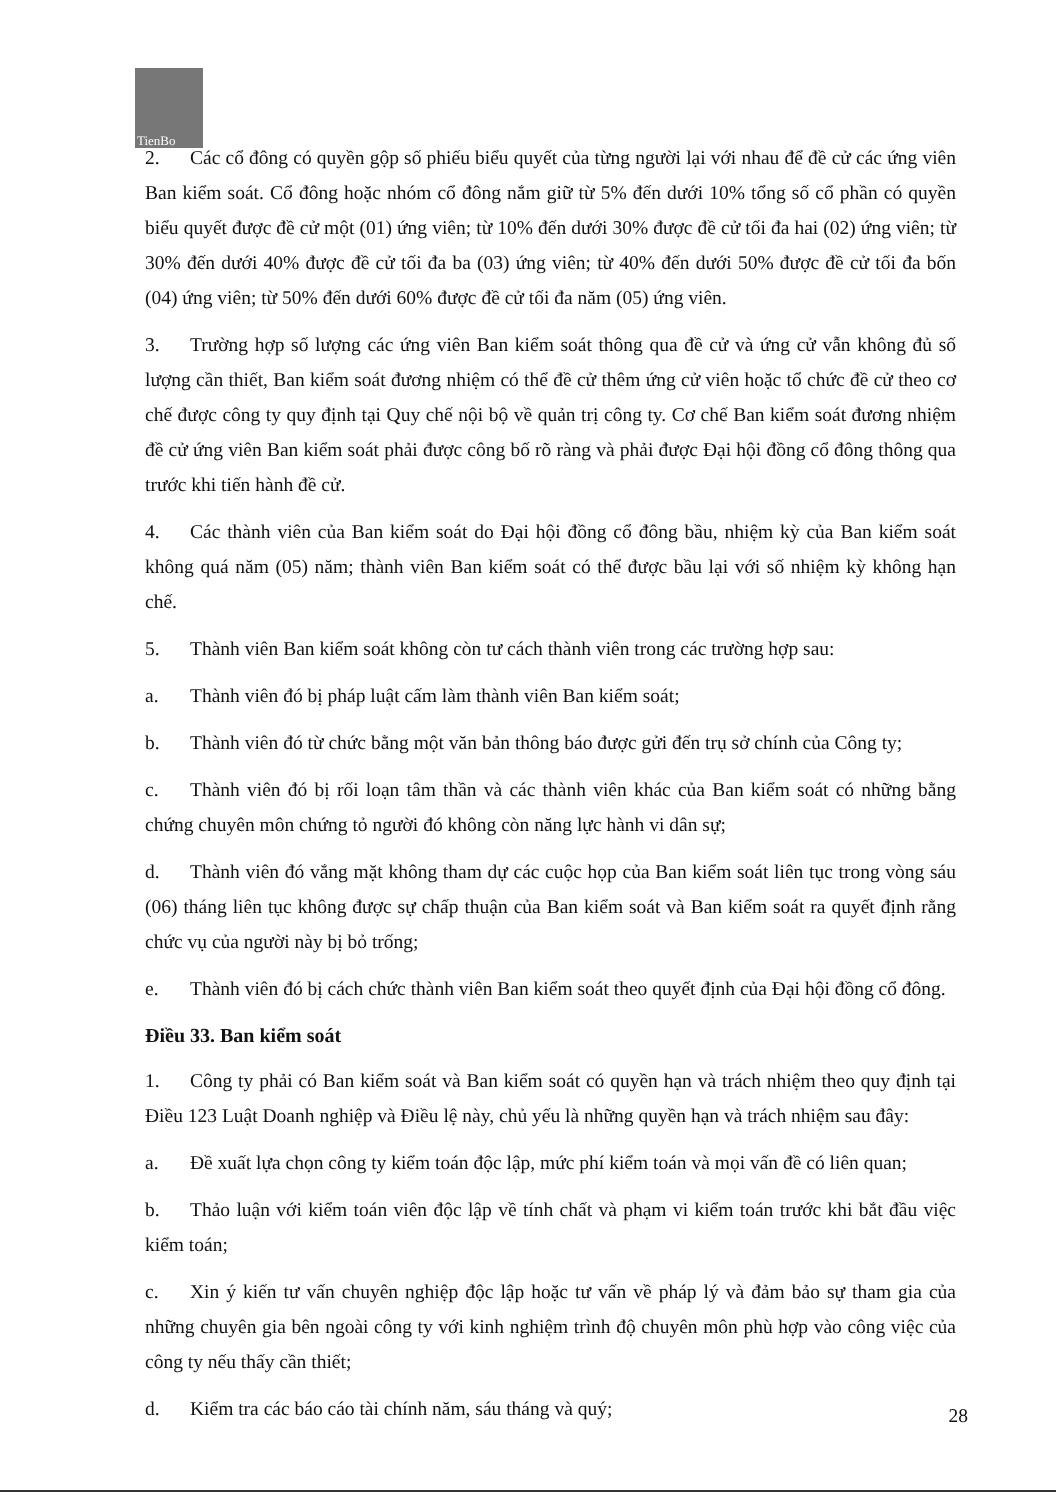TienBo
2. Các cổ đông có quyền gộp số phiếu biểu quyết của từng người lại với nhau để đề cử các ứng viên Ban kiểm soát. Cổ đông hoặc nhóm cổ đông nắm giữ từ 5% đến dưới 10% tổng số cổ phần có quyền biểu quyết được đề cử một (01) ứng viên; từ 10% đến dưới 30% được đề cử tối đa hai (02) ứng viên; từ 30% đến dưới 40% được đề cử tối đa ba (03) ứng viên; từ 40% đến dưới 50% được đề cử tối đa bốn (04) ứng viên; từ 50% đến dưới 60% được đề cử tối đa năm (05) ứng viên.
3. Trường hợp số lượng các ứng viên Ban kiểm soát thông qua đề cử và ứng cử vẫn không đủ số lượng cần thiết, Ban kiểm soát đương nhiệm có thể đề cử thêm ứng cử viên hoặc tổ chức đề cử theo cơ chế được công ty quy định tại Quy chế nội bộ về quản trị công ty. Cơ chế Ban kiểm soát đương nhiệm đề cử ứng viên Ban kiểm soát phải được công bố rõ ràng và phải được Đại hội đồng cổ đông thông qua trước khi tiến hành đề cử.
4. Các thành viên của Ban kiểm soát do Đại hội đồng cổ đông bầu, nhiệm kỳ của Ban kiểm soát không quá năm (05) năm; thành viên Ban kiểm soát có thể được bầu lại với số nhiệm kỳ không hạn chế.
5. Thành viên Ban kiểm soát không còn tư cách thành viên trong các trường hợp sau:
a. Thành viên đó bị pháp luật cấm làm thành viên Ban kiểm soát;
b. Thành viên đó từ chức bằng một văn bản thông báo được gửi đến trụ sở chính của Công ty;
c. Thành viên đó bị rối loạn tâm thần và các thành viên khác của Ban kiểm soát có những bằng chứng chuyên môn chứng tỏ người đó không còn năng lực hành vi dân sự;
d. Thành viên đó vắng mặt không tham dự các cuộc họp của Ban kiểm soát liên tục trong vòng sáu (06) tháng liên tục không được sự chấp thuận của Ban kiểm soát và Ban kiểm soát ra quyết định rằng chức vụ của người này bị bỏ trống;
e. Thành viên đó bị cách chức thành viên Ban kiểm soát theo quyết định của Đại hội đồng cổ đông.
Điều 33. Ban kiểm soát
1. Công ty phải có Ban kiểm soát và Ban kiểm soát có quyền hạn và trách nhiệm theo quy định tại Điều 123 Luật Doanh nghiệp và Điều lệ này, chủ yếu là những quyền hạn và trách nhiệm sau đây:
a. Đề xuất lựa chọn công ty kiểm toán độc lập, mức phí kiểm toán và mọi vấn đề có liên quan;
b. Thảo luận với kiểm toán viên độc lập về tính chất và phạm vi kiểm toán trước khi bắt đầu việc kiểm toán;
c. Xin ý kiến tư vấn chuyên nghiệp độc lập hoặc tư vấn về pháp lý và đảm bảo sự tham gia của những chuyên gia bên ngoài công ty với kinh nghiệm trình độ chuyên môn phù hợp vào công việc của công ty nếu thấy cần thiết;
d. Kiểm tra các báo cáo tài chính năm, sáu tháng và quý;
28